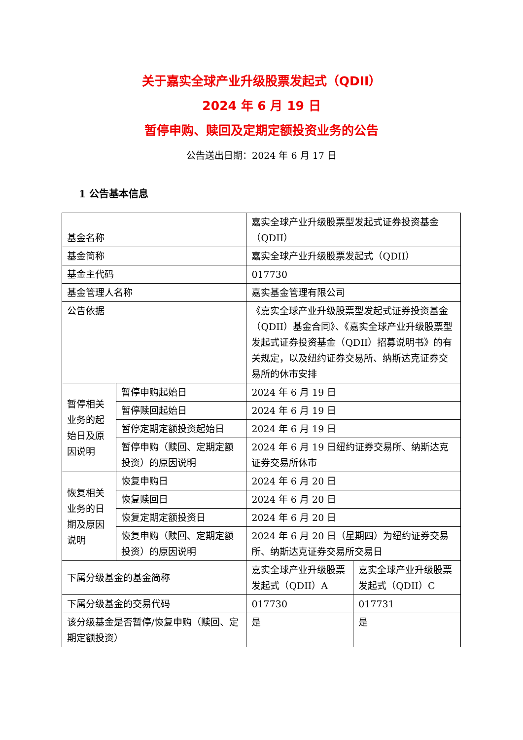关于嘉实全球产业升级股票发起式（QDII）
2024 年 6 月 19 日
暂停申购、赎回及定期定额投资业务的公告
公告送出日期：2024 年 6 月 17 日
1 公告基本信息
| 基金名称 | | 嘉实全球产业升级股票型发起式证券投资基金（QDII） | |
| 基金简称 | | 嘉实全球产业升级股票发起式（QDII） | |
| 基金主代码 | | 017730 | |
| 基金管理人名称 | | 嘉实基金管理有限公司 | |
| 公告依据 | | 《嘉实全球产业升级股票型发起式证券投资基金（QDII）基金合同》、《嘉实全球产业升级股票型发起式证券投资基金（QDII）招募说明书》的有关规定，以及纽约证券交易所、纳斯达克证券交易所的休市安排 | |
| 暂停相关业务的起始日及原因说明 | 暂停申购起始日 | 2024 年 6 月 19 日 | |
| | 暂停赎回起始日 | 2024 年 6 月 19 日 | |
| | 暂停定期定额投资起始日 | 2024 年 6 月 19 日 | |
| | 暂停申购（赎回、定期定额投资）的原因说明 | 2024 年 6 月 19 日纽约证券交易所、纳斯达克证券交易所休市 | |
| 恢复相关业务的日期及原因说明 | 恢复申购日 | 2024 年 6 月 20 日 | |
| | 恢复赎回日 | 2024 年 6 月 20 日 | |
| | 恢复定期定额投资日 | 2024 年 6 月 20 日 | |
| | 恢复申购（赎回、定期定额投资）的原因说明 | 2024 年 6 月 20 日（星期四）为纽约证券交易所、纳斯达克证券交易所交易日 | |
| 下属分级基金的基金简称 | | 嘉实全球产业升级股票发起式（QDII）A | 嘉实全球产业升级股票发起式（QDII）C |
| 下属分级基金的交易代码 | | 017730 | 017731 |
| 该分级基金是否暂停/恢复申购（赎回、定期定额投资） | | 是 | 是 |